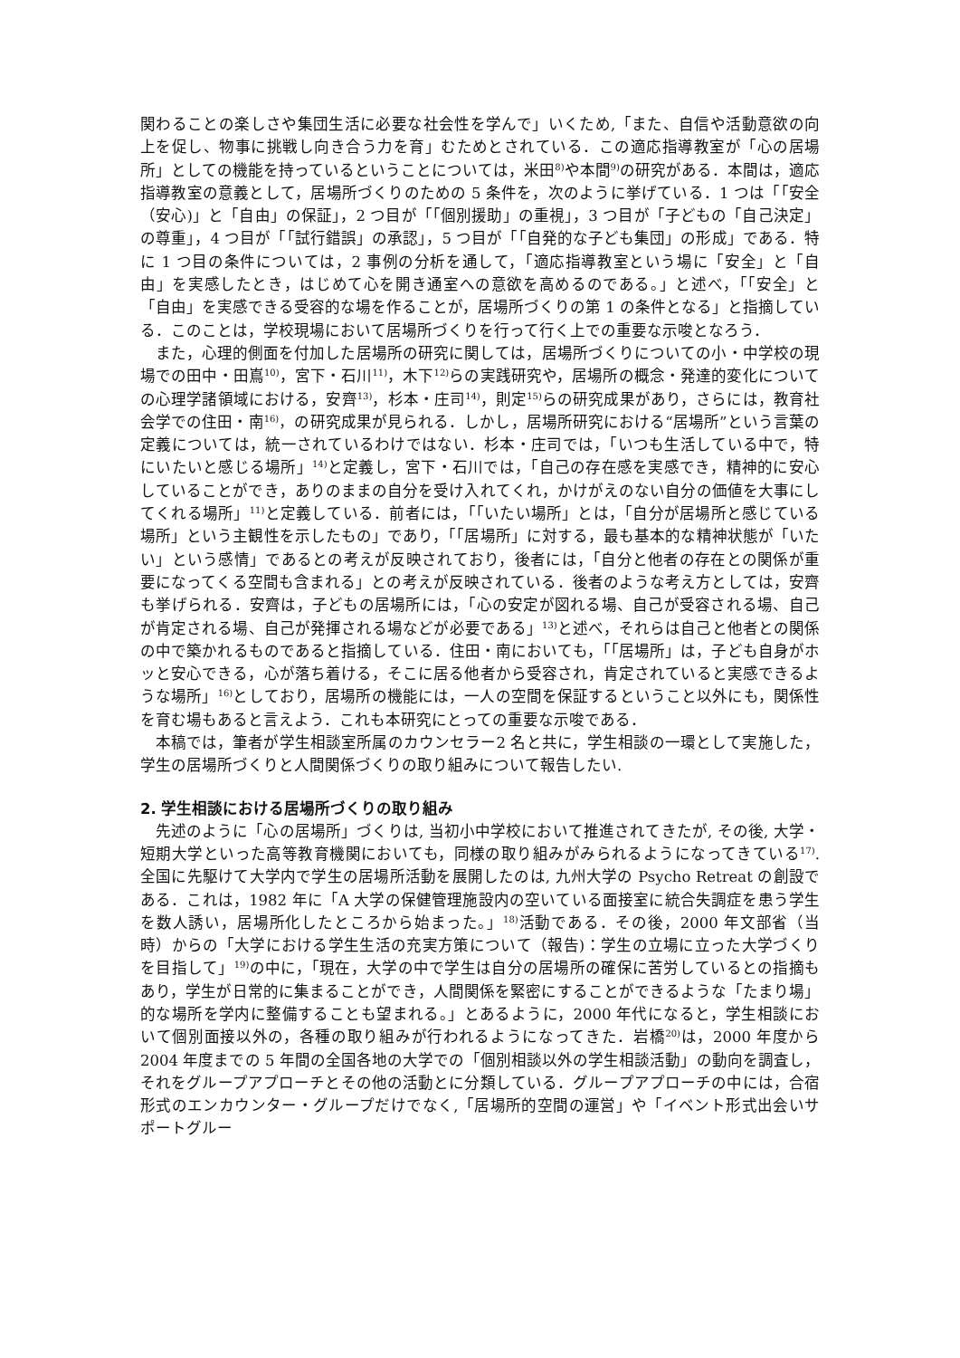関わることの楽しさや集団生活に必要な社会性を学んで」いくため,「また、自信や活動意欲の向上を促し、物事に挑戦し向き合う力を育」むためとされている．この適応指導教室が「心の居場所」としての機能を持っているということについては，米田<sup>8)</sup>や本間<sup>9)</sup>の研究がある．本間は，適応指導教室の意義として，居場所づくりのための 5 条件を，次のように挙げている．1 つは「「安全（安心)」と「自由」の保証」，2 つ目が「「個別援助」の重視」，3 つ目が「子どもの「自己決定」の尊重」，4 つ目が「「試行錯誤」の承認」，5 つ目が「「自発的な子ども集団」の形成」である．特に 1 つ目の条件については，2 事例の分析を通して，「適応指導教室という場に「安全」と「自由」を実感したとき，はじめて心を開き通室への意欲を高めるのである。」と述べ，「「安全」と「自由」を実感できる受容的な場を作ることが，居場所づくりの第 1 の条件となる」と指摘している．このことは，学校現場において居場所づくりを行って行く上での重要な示唆となろう．
また，心理的側面を付加した居場所の研究に関しては，居場所づくりについての小・中学校の現場での田中・田嶌<sup>10)</sup>，宮下・石川<sup>11)</sup>，木下<sup>12)</sup>らの実践研究や，居場所の概念・発達的変化についての心理学諸領域における，安齊<sup>13)</sup>，杉本・庄司<sup>14)</sup>，則定<sup>15)</sup>らの研究成果があり，さらには，教育社会学での住田・南<sup>16)</sup>，の研究成果が見られる．しかし，居場所研究における“居場所”という言葉の定義については，統一されているわけではない．杉本・庄司では，「いつも生活している中で，特にいたいと感じる場所」<sup>14)</sup>と定義し，宮下・石川では，「自己の存在感を実感でき，精神的に安心していることができ，ありのままの自分を受け入れてくれ，かけがえのない自分の価値を大事にしてくれる場所」<sup>11)</sup>と定義している．前者には，「「いたい場所」とは，「自分が居場所と感じている場所」という主観性を示したもの」であり，「「居場所」に対する，最も基本的な精神状態が「いたい」という感情」であるとの考えが反映されており，後者には，「自分と他者の存在との関係が重要になってくる空間も含まれる」との考えが反映されている．後者のような考え方としては，安齊も挙げられる．安齊は，子どもの居場所には，「心の安定が図れる場、自己が受容される場、自己が肯定される場、自己が発揮される場などが必要である」<sup>13)</sup>と述べ，それらは自己と他者との関係の中で築かれるものであると指摘している．住田・南においても，「「居場所」は，子ども自身がホッと安心できる，心が落ち着ける，そこに居る他者から受容され，肯定されていると実感できるような場所」<sup>16)</sup>としており，居場所の機能には，一人の空間を保証するということ以外にも，関係性を育む場もあると言えよう．これも本研究にとっての重要な示唆である．
本稿では，筆者が学生相談室所属のカウンセラー2 名と共に，学生相談の一環として実施した，学生の居場所づくりと人間関係づくりの取り組みについて報告したい.
2. 学生相談における居場所づくりの取り組み
先述のように「心の居場所」づくりは, 当初小中学校において推進されてきたが, その後, 大学・短期大学といった高等教育機関においても，同様の取り組みがみられるようになってきている<sup>17)</sup>. 全国に先駆けて大学内で学生の居場所活動を展開したのは, 九州大学の Psycho Retreat の創設である．これは，1982 年に「A 大学の保健管理施設内の空いている面接室に統合失調症を患う学生を数人誘い，居場所化したところから始まった。」<sup>18)</sup>活動である．その後，2000 年文部省（当時）からの「大学における学生生活の充実方策について（報告)：学生の立場に立った大学づくりを目指して」<sup>19)</sup>の中に，「現在，大学の中で学生は自分の居場所の確保に苦労しているとの指摘もあり，学生が日常的に集まることができ，人間関係を緊密にすることができるような「たまり場」的な場所を学内に整備することも望まれる。」とあるように，2000 年代になると，学生相談において個別面接以外の，各種の取り組みが行われるようになってきた．岩橋<sup>20)</sup>は，2000 年度から 2004 年度までの 5 年間の全国各地の大学での「個別相談以外の学生相談活動」の動向を調査し，それをグループアプローチとその他の活動とに分類している．グループアプローチの中には，合宿形式のエンカウンター・グループだけでなく,「居場所的空間の運営」や「イベント形式出会いサポートグルー